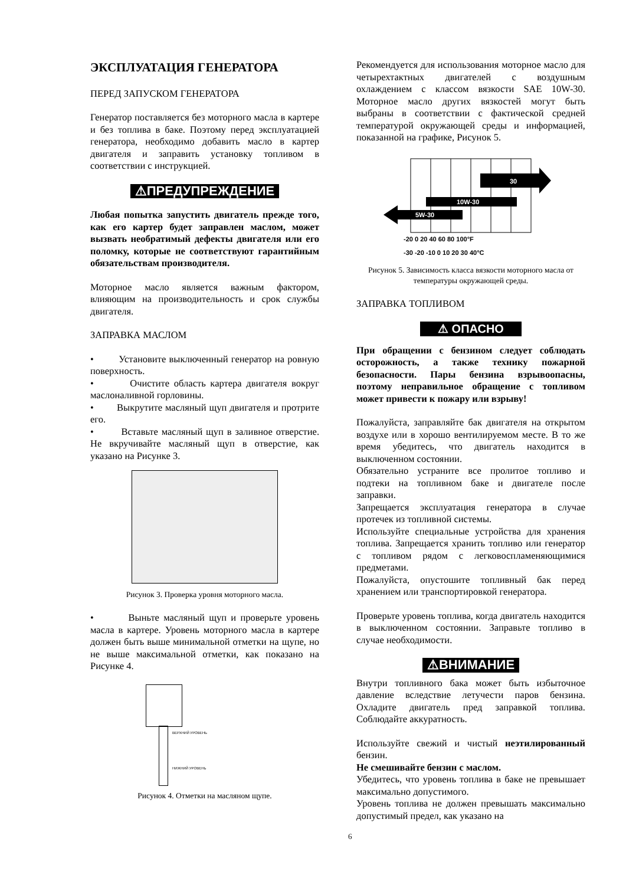ЭКСПЛУАТАЦИЯ ГЕНЕРАТОРА
ПЕРЕД ЗАПУСКОМ ГЕНЕРАТОРА
Генератор поставляется без моторного масла в картере и без топлива в баке. Поэтому перед эксплуатацией генератора, необходимо добавить масло в картер двигателя и заправить установку топливом в соответствии с инструкцией.
⚠ПРЕДУПРЕЖДЕНИЕ
Любая попытка запустить двигатель прежде того, как его картер будет заправлен маслом, может вызвать необратимый дефекты двигателя или его поломку, которые не соответствуют гарантийным обязательствам производителя.
Моторное масло является важным фактором, влияющим на производительность и срок службы двигателя.
ЗАПРАВКА МАСЛОМ
• Установите выключенный генератор на ровную поверхность.
• Очистите область картера двигателя вокруг маслоналивной горловины.
• Выкрутите масляный щуп двигателя и протрите его.
• Вставьте масляный щуп в заливное отверстие. Не вкручивайте масляный щуп в отверстие, как указано на Рисунке 3.
Рисунок 3. Проверка уровня моторного масла.
• Выньте масляный щуп и проверьте уровень масла в картере. Уровень моторного масла в картере должен быть выше минимальной отметки на щупе, но не выше максимальной отметки, как показано на Рисунке 4.
ВЕРХНИЙ УРОВЕНЬ
НИЖНИЙ УРОВЕНЬ
Рисунок 4. Отметки на масляном щупе.
Рекомендуется для использования моторное масло для четырехтактных двигателей с воздушным охлаждением с классом вязкости SAE 10W-30. Моторное масло других вязкостей могут быть выбраны в соответствии с фактической средней температурой окружающей среды и информацией, показанной на графике, Рисунок 5.
30
10W-30
5W-30
-20 0 20 40 60 80 100°F
-30 -20 -10 0 10 20 30 40°C
Рисунок 5. Зависимость класса вязкости моторного масла от температуры окружающей среды.
ЗАПРАВКА ТОПЛИВОМ
⚠ ОПАСНО
При обращении с бензином следует соблюдать осторожность, а также технику пожарной безопасности. Пары бензина взрывоопасны, поэтому неправильное обращение с топливом может привести к пожару или взрыву!
Пожалуйста, заправляйте бак двигателя на открытом воздухе или в хорошо вентилируемом месте. В то же время убедитесь, что двигатель находится в выключенном состоянии.
Обязательно устраните все пролитое топливо и подтеки на топливном баке и двигателе после заправки.
Запрещается эксплуатация генератора в случае протечек из топливной системы.
Используйте специальные устройства для хранения топлива. Запрещается хранить топливо или генератор с топливом рядом с легковоспламеняющимися предметами.
Пожалуйста, опустошите топливный бак перед хранением или транспортировкой генератора.
Проверьте уровень топлива, когда двигатель находится в выключенном состоянии. Заправьте топливо в случае необходимости.
⚠ВНИМАНИЕ
Внутри топливного бака может быть избыточное давление вследствие летучести паров бензина. Охладите двигатель пред заправкой топлива. Соблюдайте аккуратность.
Используйте свежий и чистый неэтилированный бензин.
Не смешивайте бензин с маслом.
Убедитесь, что уровень топлива в баке не превышает максимально допустимого.
Уровень топлива не должен превышать максимально допустимый предел, как указано на
6